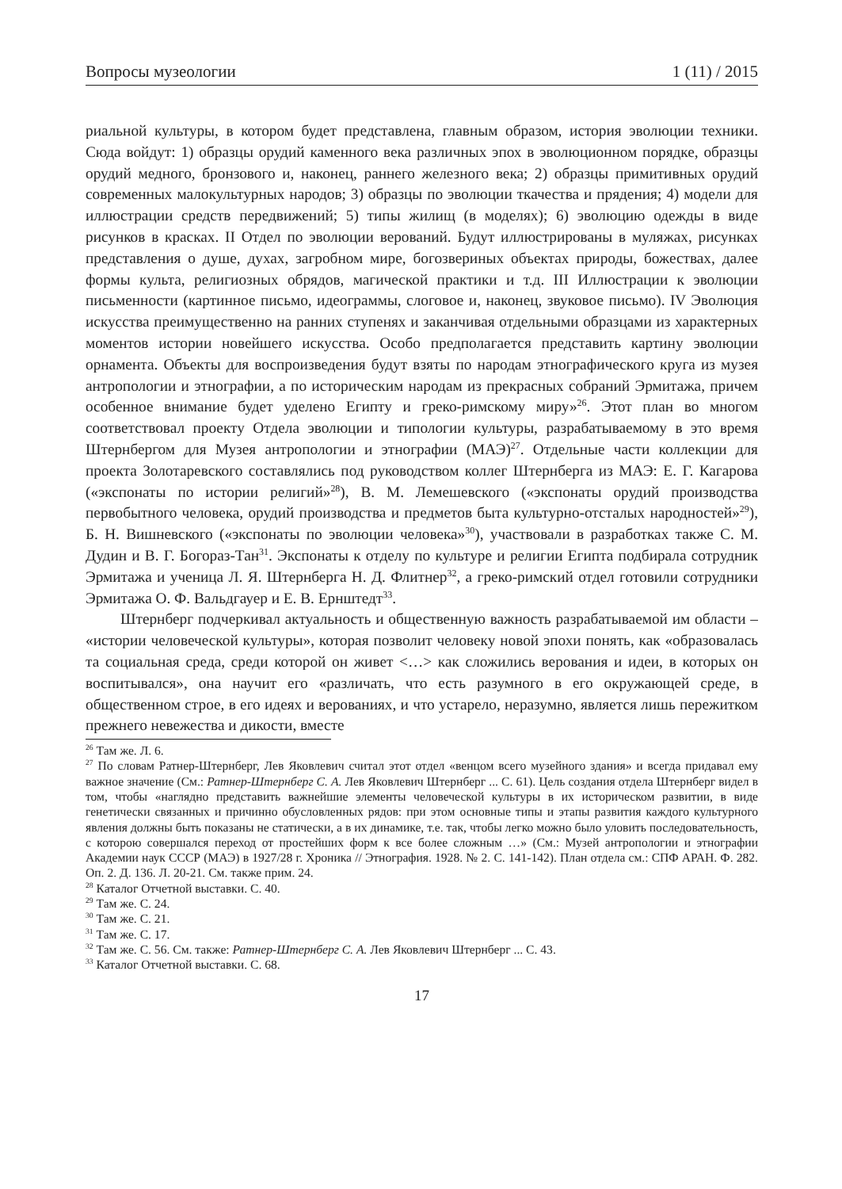Вопросы музеологии 1 (11) / 2015
риальной культуры, в котором будет представлена, главным образом, история эволюции техники. Сюда войдут: 1) образцы орудий каменного века различных эпох в эволюционном порядке, образцы орудий медного, бронзового и, наконец, раннего железного века; 2) образцы примитивных орудий современных малокультурных народов; 3) образцы по эволюции ткачества и прядения; 4) модели для иллюстрации средств передвижений; 5) типы жилищ (в моделях); 6) эволюцию одежды в виде рисунков в красках. II Отдел по эволюции верований. Будут иллюстрированы в муляжах, рисунках представления о душе, духах, загробном мире, богозвериных объектах природы, божествах, далее формы культа, религиозных обрядов, магической практики и т.д. III Иллюстрации к эволюции письменности (картинное письмо, идеограммы, слоговое и, наконец, звуковое письмо). IV Эволюция искусства преимущественно на ранних ступенях и заканчивая отдельными образцами из характерных моментов истории новейшего искусства. Особо предполагается представить картину эволюции орнамента. Объекты для воспроизведения будут взяты по народам этнографического круга из музея антропологии и этнографии, а по историческим народам из прекрасных собраний Эрмитажа, причем особенное внимание будет уделено Египту и греко-римскому миру»<sup>26</sup>. Этот план во многом соответствовал проекту Отдела эволюции и типологии культуры, разрабатываемому в это время Штернбергом для Музея антропологии и этнографии (МАЭ)<sup>27</sup>. Отдельные части коллекции для проекта Золотаревского составлялись под руководством коллег Штернберга из МАЭ: Е. Г. Кагарова («экспонаты по истории религий»<sup>28</sup>), В. М. Лемешевского («экспонаты орудий производства первобытного человека, орудий производства и предметов быта культурно-отсталых народностей»<sup>29</sup>), Б. Н. Вишневского («экспонаты по эволюции человека»<sup>30</sup>), участвовали в разработках также С. М. Дудин и В. Г. Богораз-Тан<sup>31</sup>. Экспонаты к отделу по культуре и религии Египта подбирала сотрудник Эрмитажа и ученица Л. Я. Штернберга Н. Д. Флитнер<sup>32</sup>, а греко-римский отдел готовили сотрудники Эрмитажа О. Ф. Вальдгауер и Е. В. Ернштедт<sup>33</sup>.
Штернберг подчеркивал актуальность и общественную важность разрабатываемой им области – «истории человеческой культуры», которая позволит человеку новой эпохи понять, как «образовалась та социальная среда, среди которой он живет <…> как сложились верования и идеи, в которых он воспитывался», она научит его «различать, что есть разумного в его окружающей среде, в общественном строе, в его идеях и верованиях, и что устарело, неразумно, является лишь пережитком прежнего невежества и дикости, вместе
<sup>26</sup> Там же. Л. 6.
<sup>27</sup> По словам Ратнер-Штернберг, Лев Яковлевич считал этот отдел «венцом всего музейного здания» и всегда придавал ему важное значение (См.: Ратнер-Штернберг С. А. Лев Яковлевич Штернберг ... С. 61). Цель создания отдела Штернберг видел в том, чтобы «наглядно представить важнейшие элементы человеческой культуры в их историческом развитии, в виде генетически связанных и причинно обусловленных рядов: при этом основные типы и этапы развития каждого культурного явления должны быть показаны не статически, а в их динамике, т.е. так, чтобы легко можно было уловить последовательность, с которою совершался переход от простейших форм к все более сложным …» (См.: Музей антропологии и этнографии Академии наук СССР (МАЭ) в 1927/28 г. Хроника // Этнография. 1928. № 2. С. 141-142). План отдела см.: СПФ АРАН. Ф. 282. Оп. 2. Д. 136. Л. 20-21. См. также прим. 24.
<sup>28</sup> Каталог Отчетной выставки. С. 40.
<sup>29</sup> Там же. С. 24.
<sup>30</sup> Там же. С. 21.
<sup>31</sup> Там же. С. 17.
<sup>32</sup> Там же. С. 56. См. также: Ратнер-Штернберг С. А. Лев Яковлевич Штернберг ... С. 43.
<sup>33</sup> Каталог Отчетной выставки. С. 68.
17